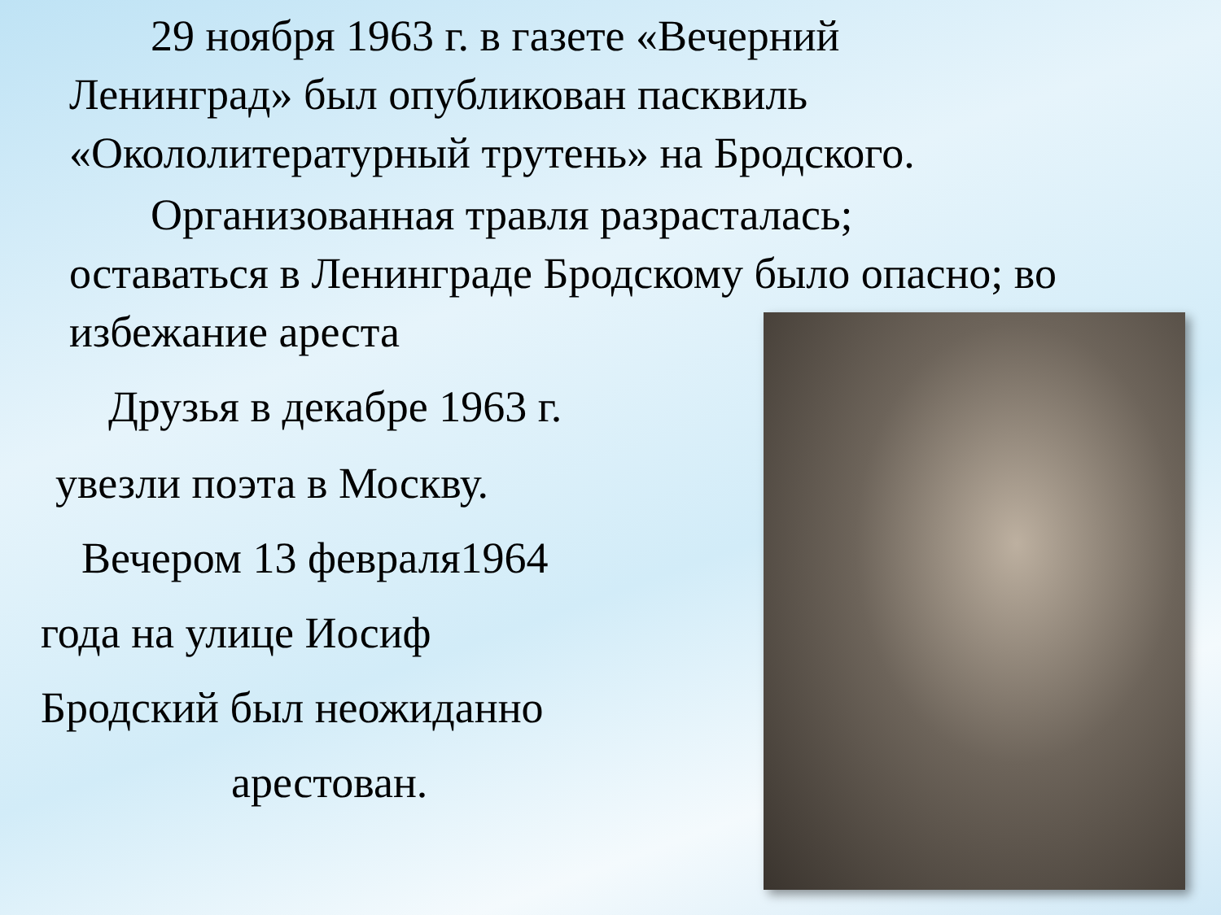29 ноября 1963 г. в газете «Вечерний
Ленинград» был опубликован пасквиль «Окололитературный трутень» на Бродского.
Организованная травля разрасталась;
оставаться в Ленинграде Бродскому было опасно; во избежание ареста
Друзья в декабре 1963 г.
увезли поэта в Москву.
Вечером 13 февраля1964
года на улице Иосиф
Бродский был неожиданно
арестован.